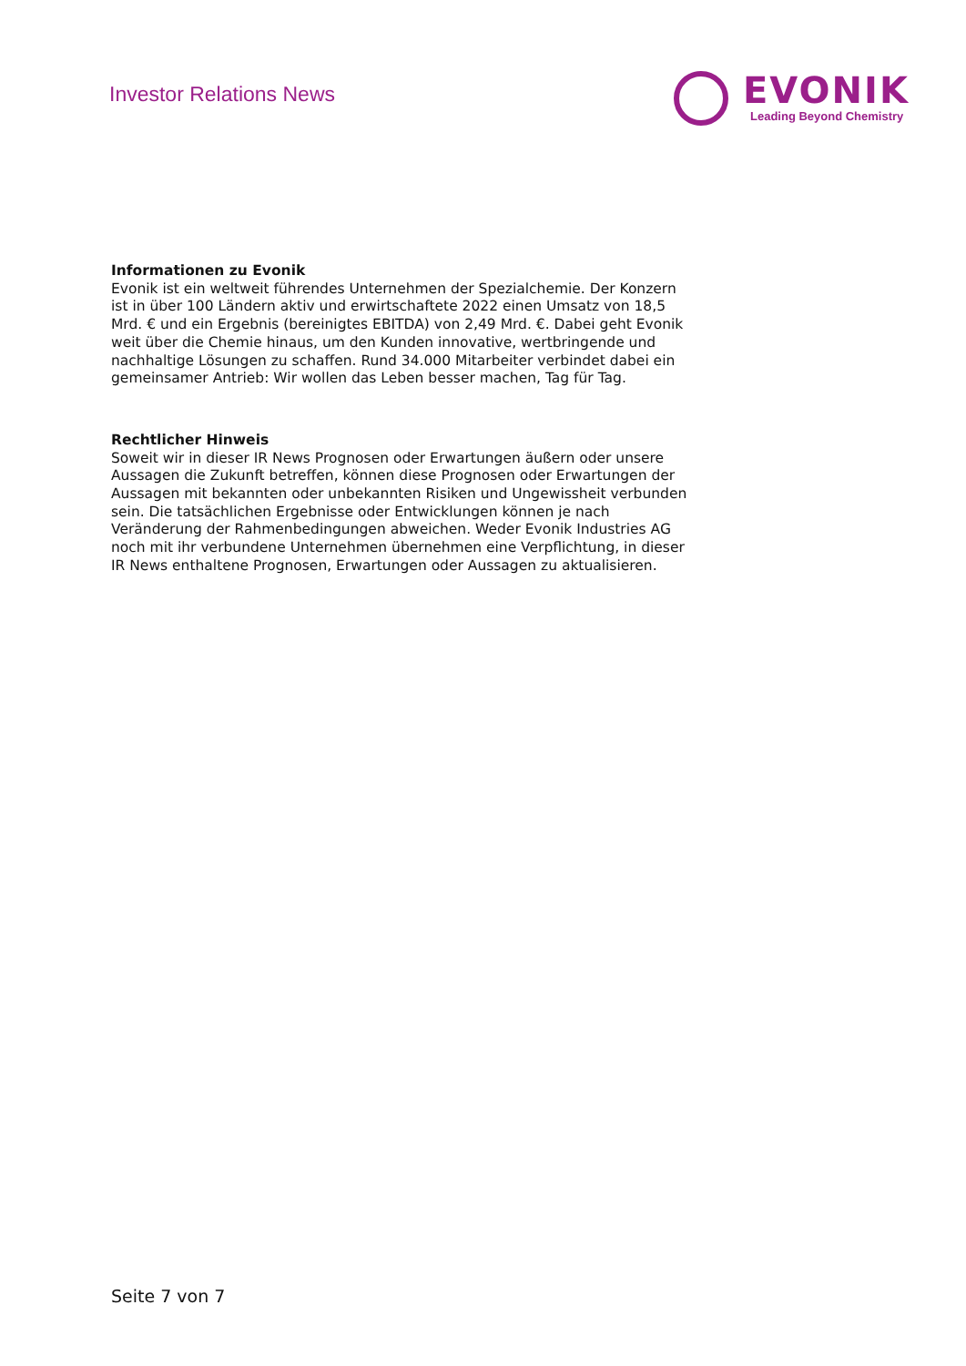Investor Relations News
EVONIK
Leading Beyond Chemistry
Informationen zu Evonik
Evonik ist ein weltweit führendes Unternehmen der Spezialchemie. Der Konzern ist in über 100 Ländern aktiv und erwirtschaftete 2022 einen Umsatz von 18,5 Mrd. € und ein Ergebnis (bereinigtes EBITDA) von 2,49 Mrd. €. Dabei geht Evonik weit über die Chemie hinaus, um den Kunden innovative, wertbringende und nachhaltige Lösungen zu schaffen. Rund 34.000 Mitarbeiter verbindet dabei ein gemeinsamer Antrieb: Wir wollen das Leben besser machen, Tag für Tag.
Rechtlicher Hinweis
Soweit wir in dieser IR News Prognosen oder Erwartungen äußern oder unsere Aussagen die Zukunft betreffen, können diese Prognosen oder Erwartungen der Aussagen mit bekannten oder unbekannten Risiken und Ungewissheit verbunden sein. Die tatsächlichen Ergebnisse oder Entwicklungen können je nach Veränderung der Rahmenbedingungen abweichen. Weder Evonik Industries AG noch mit ihr verbundene Unternehmen übernehmen eine Verpflichtung, in dieser IR News enthaltene Prognosen, Erwartungen oder Aussagen zu aktualisieren.
Seite 7 von 7